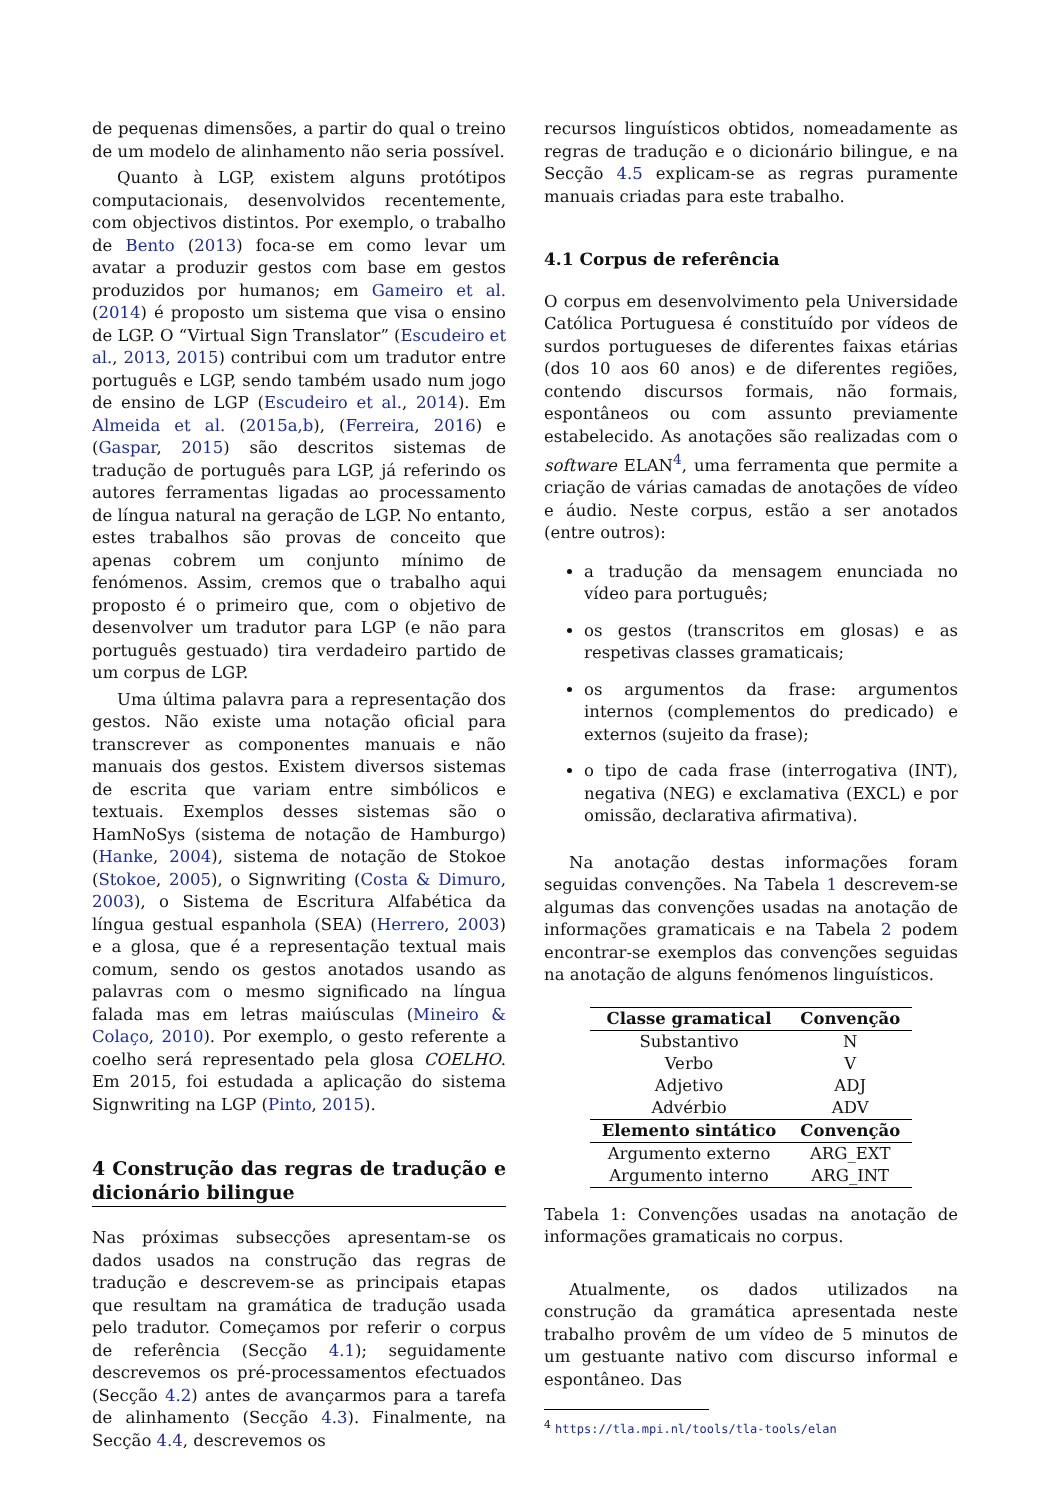de pequenas dimensões, a partir do qual o treino de um modelo de alinhamento não seria possível.
Quanto à LGP, existem alguns protótipos computacionais, desenvolvidos recentemente, com objectivos distintos. Por exemplo, o trabalho de Bento (2013) foca-se em como levar um avatar a produzir gestos com base em gestos produzidos por humanos; em Gameiro et al. (2014) é proposto um sistema que visa o ensino de LGP. O “Virtual Sign Translator” (Escudeiro et al., 2013, 2015) contribui com um tradutor entre português e LGP, sendo também usado num jogo de ensino de LGP (Escudeiro et al., 2014). Em Almeida et al. (2015a,b), (Ferreira, 2016) e (Gaspar, 2015) são descritos sistemas de tradução de português para LGP, já referindo os autores ferramentas ligadas ao processamento de língua natural na geração de LGP. No entanto, estes trabalhos são provas de conceito que apenas cobrem um conjunto mínimo de fenómenos. Assim, cremos que o trabalho aqui proposto é o primeiro que, com o objetivo de desenvolver um tradutor para LGP (e não para português gestuado) tira verdadeiro partido de um corpus de LGP.
Uma última palavra para a representação dos gestos. Não existe uma notação oficial para transcrever as componentes manuais e não manuais dos gestos. Existem diversos sistemas de escrita que variam entre simbólicos e textuais. Exemplos desses sistemas são o HamNoSys (sistema de notação de Hamburgo) (Hanke, 2004), sistema de notação de Stokoe (Stokoe, 2005), o Signwriting (Costa & Dimuro, 2003), o Sistema de Escritura Alfabética da língua gestual espanhola (SEA) (Herrero, 2003) e a glosa, que é a representação textual mais comum, sendo os gestos anotados usando as palavras com o mesmo significado na língua falada mas em letras maiúsculas (Mineiro & Colaço, 2010). Por exemplo, o gesto referente a coelho será representado pela glosa COELHO. Em 2015, foi estudada a aplicação do sistema Signwriting na LGP (Pinto, 2015).
4 Construção das regras de tradução e dicionário bilingue
Nas próximas subsecções apresentam-se os dados usados na construção das regras de tradução e descrevem-se as principais etapas que resultam na gramática de tradução usada pelo tradutor. Começamos por referir o corpus de referência (Secção 4.1); seguidamente descrevemos os pré-processamentos efectuados (Secção 4.2) antes de avançarmos para a tarefa de alinhamento (Secção 4.3). Finalmente, na Secção 4.4, descrevemos os
recursos linguísticos obtidos, nomeadamente as regras de tradução e o dicionário bilingue, e na Secção 4.5 explicam-se as regras puramente manuais criadas para este trabalho.
4.1 Corpus de referência
O corpus em desenvolvimento pela Universidade Católica Portuguesa é constituído por vídeos de surdos portugueses de diferentes faixas etárias (dos 10 aos 60 anos) e de diferentes regiões, contendo discursos formais, não formais, espontâneos ou com assunto previamente estabelecido. As anotações são realizadas com o software ELAN<sup>4</sup>, uma ferramenta que permite a criação de várias camadas de anotações de vídeo e áudio. Neste corpus, estão a ser anotados (entre outros):
a tradução da mensagem enunciada no vídeo para português;
os gestos (transcritos em glosas) e as respetivas classes gramaticais;
os argumentos da frase: argumentos internos (complementos do predicado) e externos (sujeito da frase);
o tipo de cada frase (interrogativa (INT), negativa (NEG) e exclamativa (EXCL) e por omissão, declarativa afirmativa).
Na anotação destas informações foram seguidas convenções. Na Tabela 1 descrevem-se algumas das convenções usadas na anotação de informações gramaticais e na Tabela 2 podem encontrar-se exemplos das convenções seguidas na anotação de alguns fenómenos linguísticos.
| Classe gramatical | Convenção |
| --- | --- |
| Substantivo | N |
| Verbo | V |
| Adjetivo | ADJ |
| Advérbio | ADV |
| Elemento sintático | Convenção |
| Argumento externo | ARG_EXT |
| Argumento interno | ARG_INT |
Tabela 1: Convenções usadas na anotação de informações gramaticais no corpus.
Atualmente, os dados utilizados na construção da gramática apresentada neste trabalho provêm de um vídeo de 5 minutos de um gestuante nativo com discurso informal e espontâneo. Das
<sup>4</sup> https://tla.mpi.nl/tools/tla-tools/elan